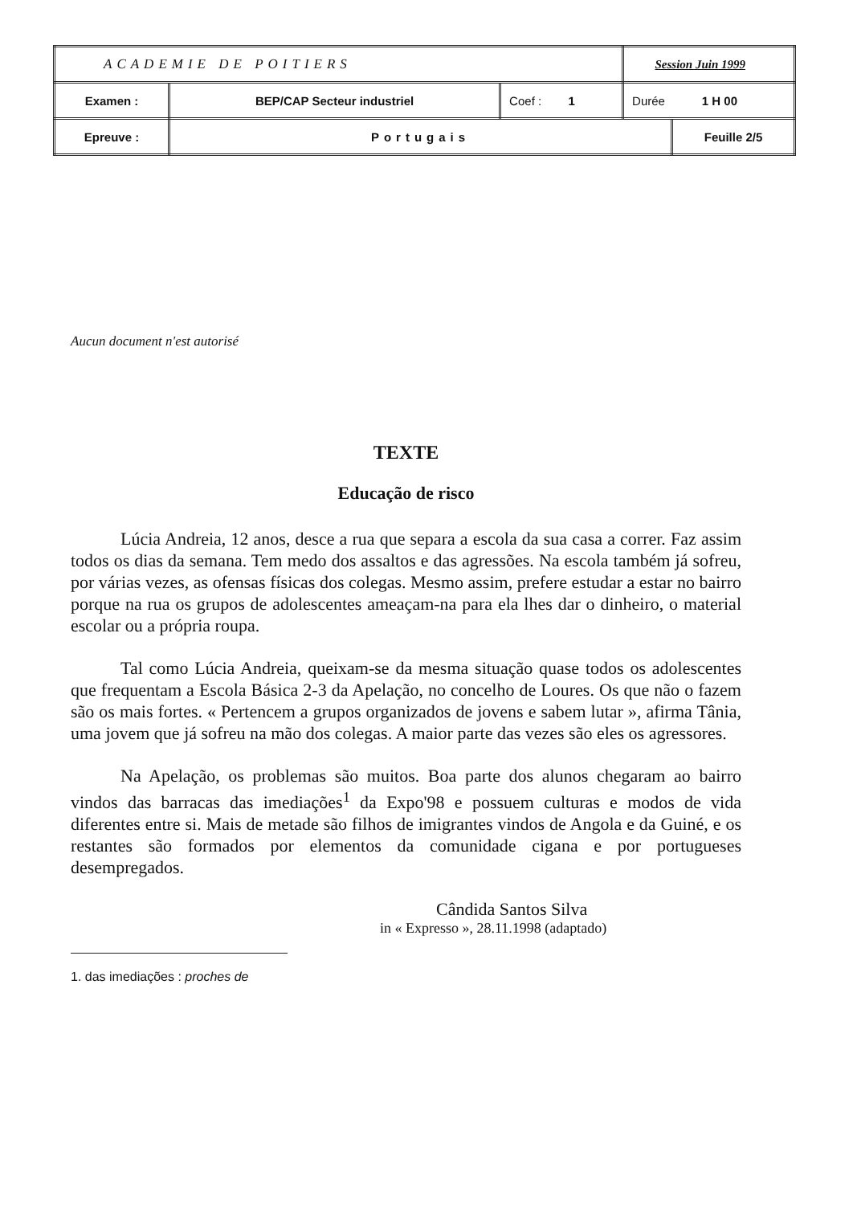| ACADEMIE DE POITIERS | | | Session Juin 1999 | |
| Examen : | BEP/CAP Secteur industriel | Coef : 1 | Durée 1 H 00 | |
| Epreuve : | Portugais | | | Feuille 2/5 |
Aucun document n'est autorisé
TEXTE
Educação de risco
Lúcia Andreia, 12 anos, desce a rua que separa a escola da sua casa a correr. Faz assim todos os dias da semana. Tem medo dos assaltos e das agressões. Na escola também já sofreu, por várias vezes, as ofensas físicas dos colegas. Mesmo assim, prefere estudar a estar no bairro porque na rua os grupos de adolescentes ameaçam-na para ela lhes dar o dinheiro, o material escolar ou a própria roupa.
Tal como Lúcia Andreia, queixam-se da mesma situação quase todos os adolescentes que frequentam a Escola Básica 2-3 da Apelação, no concelho de Loures. Os que não o fazem são os mais fortes. « Pertencem a grupos organizados de jovens e sabem lutar », afirma Tânia, uma jovem que já sofreu na mão dos colegas. A maior parte das vezes são eles os agressores.
Na Apelação, os problemas são muitos. Boa parte dos alunos chegaram ao bairro vindos das barracas das imediações<sup>1</sup> da Expo'98 e possuem culturas e modos de vida diferentes entre si. Mais de metade são filhos de imigrantes vindos de Angola e da Guiné, e os restantes são formados por elementos da comunidade cigana e por portugueses desempregados.
Cândida Santos Silva
in « Expresso », 28.11.1998 (adaptado)
1. das imediações : proches de